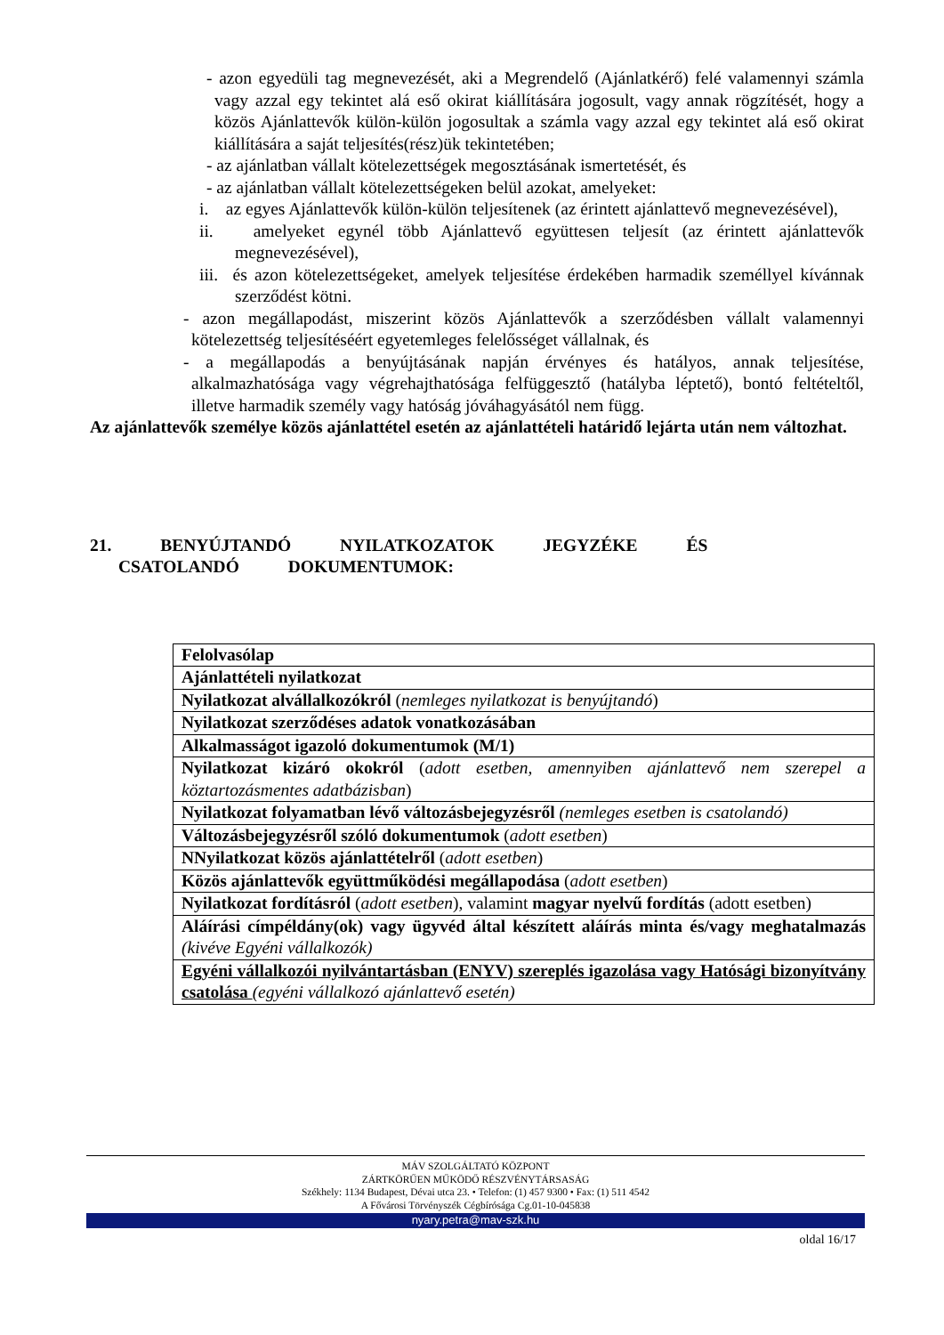- azon egyedüli tag megnevezését, aki a Megrendelő (Ajánlatkérő) felé valamennyi számla vagy azzal egy tekintet alá eső okirat kiállítására jogosult, vagy annak rögzítését, hogy a közös Ajánlattevők külön-külön jogosultak a számla vagy azzal egy tekintet alá eső okirat kiállítására a saját teljesítés(rész)ük tekintetében;
- az ajánlatban vállalt kötelezettségek megosztásának ismertetését, és
- az ajánlatban vállalt kötelezettségeken belül azokat, amelyeket:
i. az egyes Ajánlattevők külön-külön teljesítenek (az érintett ajánlattevő megnevezésével),
ii. amelyeket egynél több Ajánlattevő együttesen teljesít (az érintett ajánlattevők megnevezésével),
iii. és azon kötelezettségeket, amelyek teljesítése érdekében harmadik személlyel kívánnak szerződést kötni.
- azon megállapodást, miszerint közös Ajánlattevők a szerződésben vállalt valamennyi kötelezettség teljesítéséért egyetemleges felelősséget vállalnak, és
- a megállapodás a benyújtásának napján érvényes és hatályos, annak teljesítése, alkalmazhatósága vagy végrehajthatósága felfüggesztő (hatályba léptető), bontó feltételtől, illetve harmadik személy vagy hatóság jóváhagyásától nem függ.
Az ajánlattevők személye közös ajánlattétel esetén az ajánlattételi határidő lejárta után nem változhat.
21. BENYÚJTANDÓ NYILATKOZATOK JEGYZÉKE ÉS CSATOLANDÓ DOKUMENTUMOK:
| Felolvasólap |
| Ajánlattételi nyilatkozat |
| Nyilatkozat alvállalkozókról ( nemleges nyilatkozat is benyújtandó ) |
| Nyilatkozat szerződéses adatok vonatkozásában |
| Alkalmasságot igazoló dokumentumok (M/1) |
| Nyilatkozat kizáró okokról ( adott esetben, amennyiben ajánlattevő nem szerepel a köztartozásmentes adatbázisban ) |
| Nyilatkozat folyamatban lévő változásbejegyzésről (nemleges esetben is csatolandó) |
| Változásbejegyzésről szóló dokumentumok ( adott esetben ) |
| NNyilatkozat közös ajánlattételről ( adott esetben ) |
| Közös ajánlattevők együttműködési megállapodása ( adott esetben ) |
| Nyilatkozat fordításról ( adott esetben ), valamint magyar nyelvű fordítás (adott esetben) |
| Aláírási címpéldány(ok) vagy ügyvéd által készített aláírás minta és/vagy meghatalmazás (kivéve Egyéni vállalkozók) |
| Egyéni vállalkozói nyilvántartásban (ENYV) szereplés igazolása vagy Hatósági bizonyítvány csatolása (egyéni vállalkozó ajánlattevő esetén) |
MÁV SZOLGÁLTATÓ KÖZPONT
ZÁRTKÖRŰEN MŰKÖDŐ RÉSZVÉNYTÁRSASÁG
Székhely: 1134 Budapest, Dévai utca 23. • Telefon: (1) 457 9300 • Fax: (1) 511 4542
A Fővárosi Törvényszék Cégbírósága Cg.01-10-045838
nyary.petra@mav-szk.hu
oldal 16/17